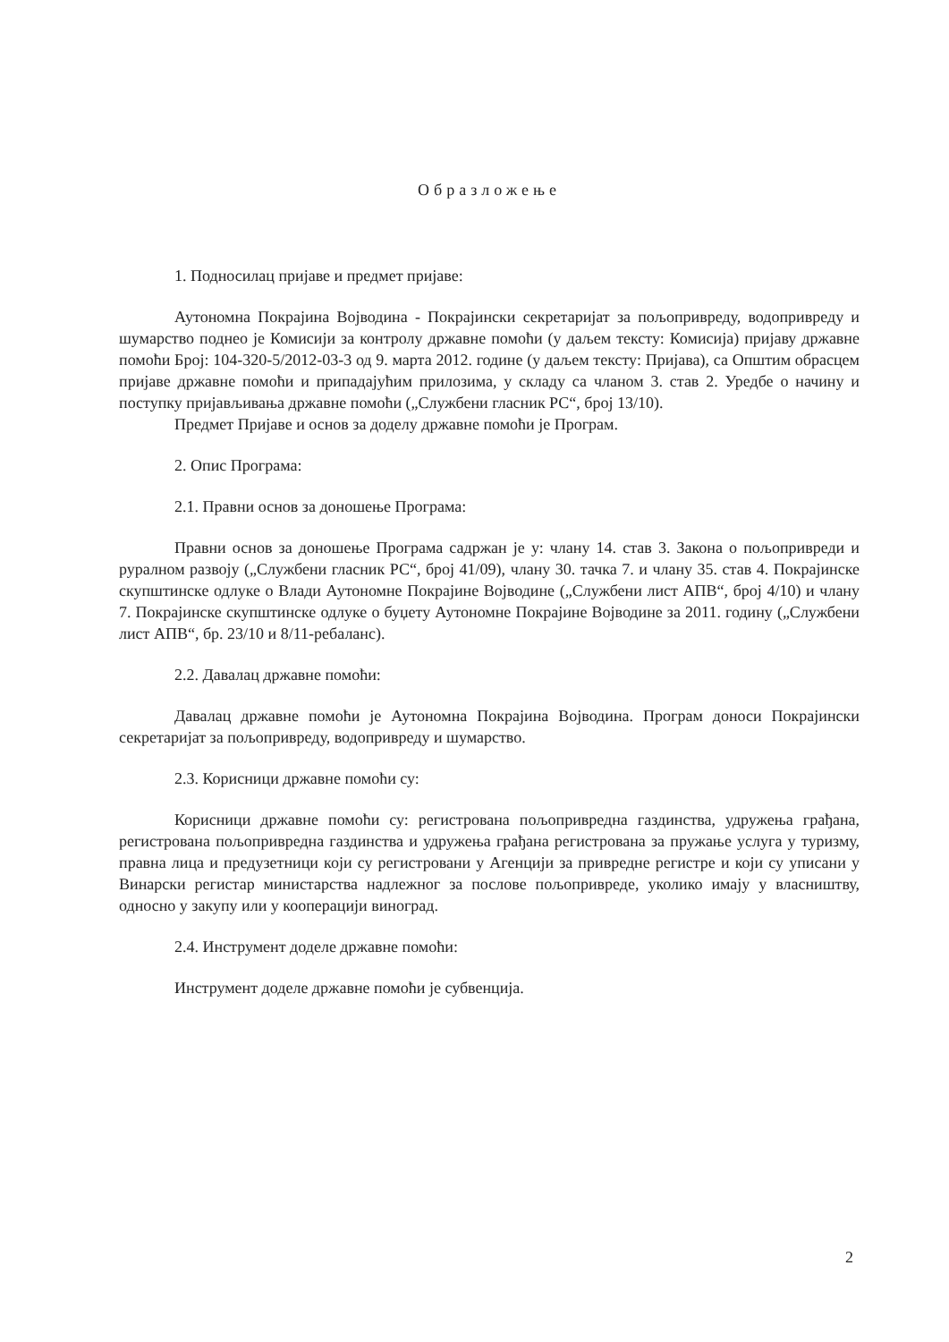Образложење
1. Подносилац пријаве и предмет пријаве:
Аутономна Покрајина Војводина - Покрајински секретаријат за пољопривреду, водопривреду и шумарство поднео је Комисији за контролу државне помоћи (у даљем тексту: Комисија) пријаву државне помоћи Број: 104-320-5/2012-03-3 од 9. марта 2012. године (у даљем тексту: Пријава), са Општим обрасцем пријаве државне помоћи и припадајућим прилозима, у складу са чланом 3. став 2. Уредбе о начину и поступку пријављивања државне помоћи („Службени гласник РС“, број 13/10).
Предмет Пријаве и основ за доделу државне помоћи је Програм.
2. Опис Програма:
2.1. Правни основ за доношење Програма:
Правни основ за доношење Програма садржан је у: члану 14. став 3. Закона о пољопривреди и руралном развоју („Службени гласник РС“, број 41/09), члану 30. тачка 7. и члану 35. став 4. Покрајинске скупштинске одлуке о Влади Аутономне Покрајине Војводине („Службени лист АПВ“, број 4/10) и члану 7. Покрајинске скупштинске одлуке о буџету Аутономне Покрајине Војводине за 2011. годину („Службени лист АПВ“, бр. 23/10 и 8/11-ребаланс).
2.2. Давалац државне помоћи:
Давалац државне помоћи је Аутономна Покрајина Војводина. Програм доноси Покрајински секретаријат за пољопривреду, водопривреду и шумарство.
2.3. Корисници државне помоћи су:
Корисници државне помоћи су: регистрована пољопривредна газдинства, удружења грађана, регистрована пољопривредна газдинства и удружења грађана регистрована за пружање услуга у туризму, правна лица и предузетници који су регистровани у Агенцији за привредне регистре и који су уписани у Винарски регистар министарства надлежног за послове пољопривреде, уколико имају у власништву, односно у закупу или у кооперацији виноград.
2.4. Инструмент доделе државне помоћи:
Инструмент доделе државне помоћи је субвенција.
2